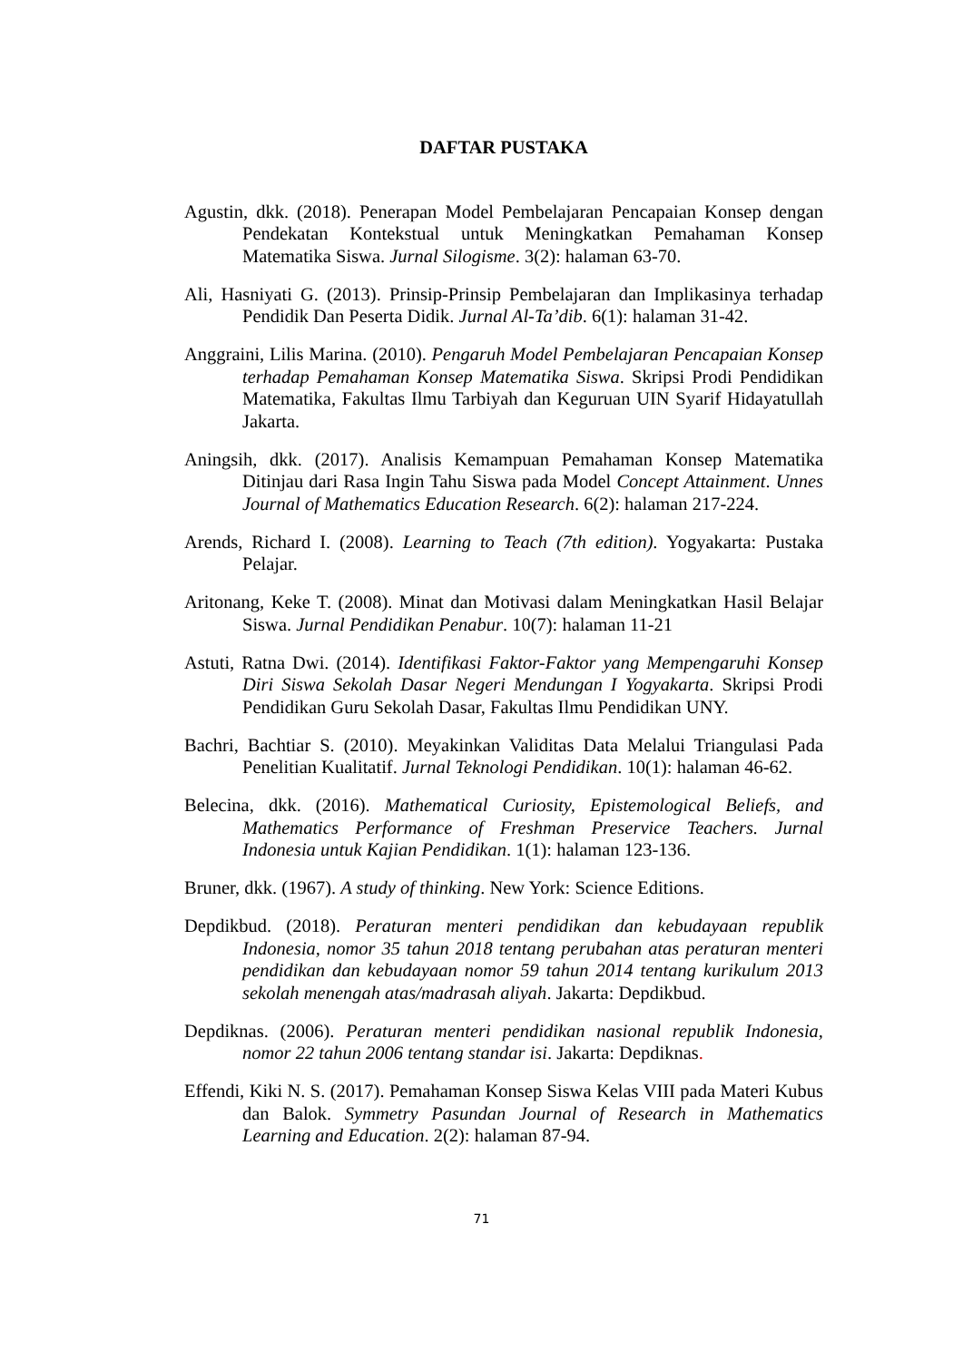DAFTAR PUSTAKA
Agustin, dkk. (2018). Penerapan Model Pembelajaran Pencapaian Konsep dengan Pendekatan Kontekstual untuk Meningkatkan Pemahaman Konsep Matematika Siswa. Jurnal Silogisme. 3(2): halaman 63-70.
Ali, Hasniyati G. (2013). Prinsip-Prinsip Pembelajaran dan Implikasinya terhadap Pendidik Dan Peserta Didik. Jurnal Al-Ta’dib. 6(1): halaman 31-42.
Anggraini, Lilis Marina. (2010). Pengaruh Model Pembelajaran Pencapaian Konsep terhadap Pemahaman Konsep Matematika Siswa. Skripsi Prodi Pendidikan Matematika, Fakultas Ilmu Tarbiyah dan Keguruan UIN Syarif Hidayatullah Jakarta.
Aningsih, dkk. (2017). Analisis Kemampuan Pemahaman Konsep Matematika Ditinjau dari Rasa Ingin Tahu Siswa pada Model Concept Attainment. Unnes Journal of Mathematics Education Research. 6(2): halaman 217-224.
Arends, Richard I. (2008). Learning to Teach (7th edition). Yogyakarta: Pustaka Pelajar.
Aritonang, Keke T. (2008). Minat dan Motivasi dalam Meningkatkan Hasil Belajar Siswa. Jurnal Pendidikan Penabur. 10(7): halaman 11-21
Astuti, Ratna Dwi. (2014). Identifikasi Faktor-Faktor yang Mempengaruhi Konsep Diri Siswa Sekolah Dasar Negeri Mendungan I Yogyakarta. Skripsi Prodi Pendidikan Guru Sekolah Dasar, Fakultas Ilmu Pendidikan UNY.
Bachri, Bachtiar S. (2010). Meyakinkan Validitas Data Melalui Triangulasi Pada Penelitian Kualitatif. Jurnal Teknologi Pendidikan. 10(1): halaman 46-62.
Belecina, dkk. (2016). Mathematical Curiosity, Epistemological Beliefs, and Mathematics Performance of Freshman Preservice Teachers. Jurnal Indonesia untuk Kajian Pendidikan. 1(1): halaman 123-136.
Bruner, dkk. (1967). A study of thinking. New York: Science Editions.
Depdikbud. (2018). Peraturan menteri pendidikan dan kebudayaan republik Indonesia, nomor 35 tahun 2018 tentang perubahan atas peraturan menteri pendidikan dan kebudayaan nomor 59 tahun 2014 tentang kurikulum 2013 sekolah menengah atas/madrasah aliyah. Jakarta: Depdikbud.
Depdiknas. (2006). Peraturan menteri pendidikan nasional republik Indonesia, nomor 22 tahun 2006 tentang standar isi. Jakarta: Depdiknas.
Effendi, Kiki N. S. (2017). Pemahaman Konsep Siswa Kelas VIII pada Materi Kubus dan Balok. Symmetry Pasundan Journal of Research in Mathematics Learning and Education. 2(2): halaman 87-94.
71